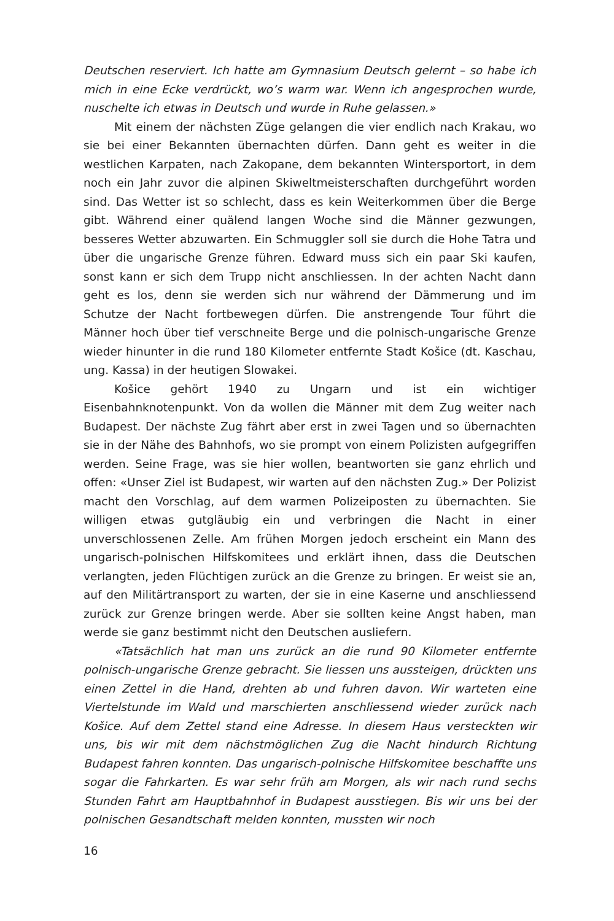Deutschen reserviert. Ich hatte am Gymnasium Deutsch gelernt – so habe ich mich in eine Ecke verdrückt, wo’s warm war. Wenn ich angesprochen wurde, nuschelte ich etwas in Deutsch und wurde in Ruhe gelassen.»
Mit einem der nächsten Züge gelangen die vier endlich nach Krakau, wo sie bei einer Bekannten übernachten dürfen. Dann geht es weiter in die westlichen Karpaten, nach Zakopane, dem bekannten Wintersportort, in dem noch ein Jahr zuvor die alpinen Skiweltmeisterschaften durchgeführt worden sind. Das Wetter ist so schlecht, dass es kein Weiterkommen über die Berge gibt. Während einer quälend langen Woche sind die Männer gezwungen, besseres Wetter abzuwarten. Ein Schmuggler soll sie durch die Hohe Tatra und über die ungarische Grenze führen. Edward muss sich ein paar Ski kaufen, sonst kann er sich dem Trupp nicht anschliessen. In der achten Nacht dann geht es los, denn sie werden sich nur während der Dämmerung und im Schutze der Nacht fortbewegen dürfen. Die anstrengende Tour führt die Männer hoch über tief verschneite Berge und die polnisch-ungarische Grenze wieder hinunter in die rund 180 Kilometer entfernte Stadt Košice (dt. Kaschau, ung. Kassa) in der heutigen Slowakei.
Košice gehört 1940 zu Ungarn und ist ein wichtiger Eisenbahnknotenpunkt. Von da wollen die Männer mit dem Zug weiter nach Budapest. Der nächste Zug fährt aber erst in zwei Tagen und so übernachten sie in der Nähe des Bahnhofs, wo sie prompt von einem Polizisten aufgegriffen werden. Seine Frage, was sie hier wollen, beantworten sie ganz ehrlich und offen: «Unser Ziel ist Budapest, wir warten auf den nächsten Zug.» Der Polizist macht den Vorschlag, auf dem warmen Polizeiposten zu übernachten. Sie willigen etwas gutgläubig ein und verbringen die Nacht in einer unverschlossenen Zelle. Am frühen Morgen jedoch erscheint ein Mann des ungarisch-polnischen Hilfskomitees und erklärt ihnen, dass die Deutschen verlangten, jeden Flüchtigen zurück an die Grenze zu bringen. Er weist sie an, auf den Militärtransport zu warten, der sie in eine Kaserne und anschliessend zurück zur Grenze bringen werde. Aber sie sollten keine Angst haben, man werde sie ganz bestimmt nicht den Deutschen ausliefern.
«Tatsächlich hat man uns zurück an die rund 90 Kilometer entfernte polnisch-ungarische Grenze gebracht. Sie liessen uns aussteigen, drückten uns einen Zettel in die Hand, drehten ab und fuhren davon. Wir warteten eine Viertelstunde im Wald und marschierten anschliessend wieder zurück nach Košice. Auf dem Zettel stand eine Adresse. In diesem Haus versteckten wir uns, bis wir mit dem nächstmöglichen Zug die Nacht hindurch Richtung Budapest fahren konnten. Das ungarisch-polnische Hilfskomitee beschaffte uns sogar die Fahrkarten. Es war sehr früh am Morgen, als wir nach rund sechs Stunden Fahrt am Hauptbahnhof in Budapest ausstiegen. Bis wir uns bei der polnischen Gesandtschaft melden konnten, mussten wir noch
16